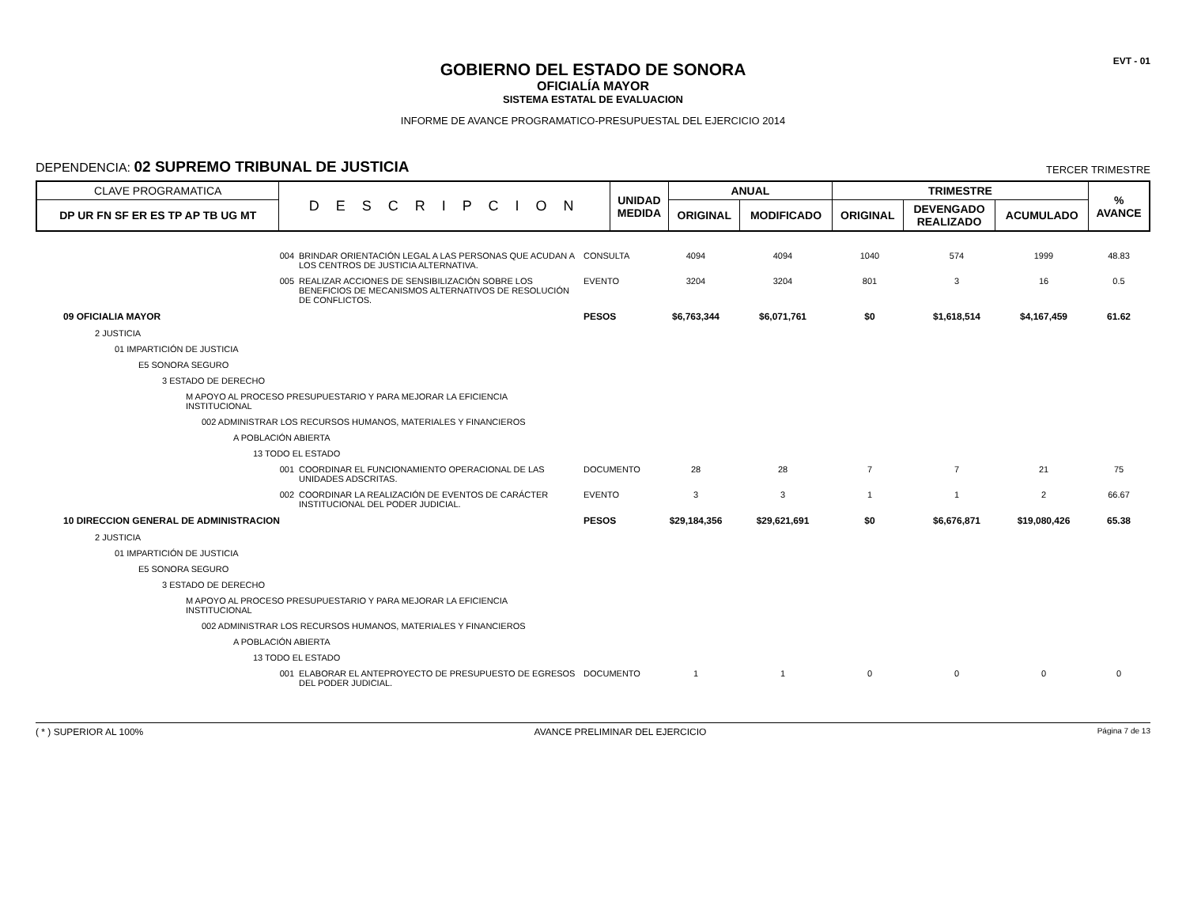EVT - 01
GOBIERNO DEL ESTADO DE SONORA
OFICIALÍA MAYOR
SISTEMA ESTATAL DE EVALUACION
INFORME DE AVANCE PROGRAMATICO-PRESUPUESTAL DEL EJERCICIO 2014
DEPENDENCIA: 02 SUPREMO TRIBUNAL DE JUSTICIA TERCER TRIMESTRE
| CLAVE PROGRAMATICA | D E S C R I P C I O N | UNIDAD MEDIDA | ANUAL | | TRIMESTRE | | | % AVANCE |
| --- | --- | --- | --- | --- | --- | --- | --- | --- |
| DP UR FN SF ER ES TP AP TB UG MT | | | ORIGINAL | MODIFICADO | ORIGINAL | DEVENGADO REALIZADO | ACUMULADO | |
| 004 | BRINDAR ORIENTACIÓN LEGAL A LAS PERSONAS QUE ACUDAN A LOS CENTROS DE JUSTICIA ALTERNATIVA. | CONSULTA | 4094 | 4094 | 1040 | 574 | 1999 | 48.83 |
| 005 | REALIZAR ACCIONES DE SENSIBILIZACIÓN SOBRE LOS BENEFICIOS DE MECANISMOS ALTERNATIVOS DE RESOLUCIÓN DE CONFLICTOS. | EVENTO | 3204 | 3204 | 801 | 3 | 16 | 0.5 |
| 09 OFICIALIA MAYOR | | PESOS | $6,763,344 | $6,071,761 | $0 | $1,618,514 | $4,167,459 | 61.62 |
| 2 JUSTICIA | | | | | | | | |
| 01 IMPARTICIÓN DE JUSTICIA | | | | | | | | |
| E5 SONORA SEGURO | | | | | | | | |
| 3 ESTADO DE DERECHO | | | | | | | | |
| M APOYO AL PROCESO PRESUPUESTARIO Y PARA MEJORAR LA EFICIENCIA INSTITUCIONAL | | | | | | | | |
| 002 ADMINISTRAR LOS RECURSOS HUMANOS, MATERIALES Y FINANCIEROS | | | | | | | | |
| A POBLACIÓN ABIERTA | | | | | | | | |
| 13 TODO EL ESTADO | | | | | | | | |
| 001 | COORDINAR EL FUNCIONAMIENTO OPERACIONAL DE LAS UNIDADES ADSCRITAS. | DOCUMENTO | 28 | 28 | 7 | 7 | 21 | 75 |
| 002 | COORDINAR LA REALIZACIÓN DE EVENTOS DE CARÁCTER INSTITUCIONAL DEL PODER JUDICIAL. | EVENTO | 3 | 3 | 1 | 1 | 2 | 66.67 |
| 10 DIRECCION GENERAL DE ADMINISTRACION | | PESOS | $29,184,356 | $29,621,691 | $0 | $6,676,871 | $19,080,426 | 65.38 |
| 2 JUSTICIA | | | | | | | | |
| 01 IMPARTICIÓN DE JUSTICIA | | | | | | | | |
| E5 SONORA SEGURO | | | | | | | | |
| 3 ESTADO DE DERECHO | | | | | | | | |
| M APOYO AL PROCESO PRESUPUESTARIO Y PARA MEJORAR LA EFICIENCIA INSTITUCIONAL | | | | | | | | |
| 002 ADMINISTRAR LOS RECURSOS HUMANOS, MATERIALES Y FINANCIEROS | | | | | | | | |
| A POBLACIÓN ABIERTA | | | | | | | | |
| 13 TODO EL ESTADO | | | | | | | | |
| 001 | ELABORAR EL ANTEPROYECTO DE PRESUPUESTO DE EGRESOS DEL PODER JUDICIAL. | DOCUMENTO | 1 | 1 | 0 | 0 | 0 | 0 |
( * ) SUPERIOR AL 100% AVANCE PRELIMINAR DEL EJERCICIO Página 7 de 13